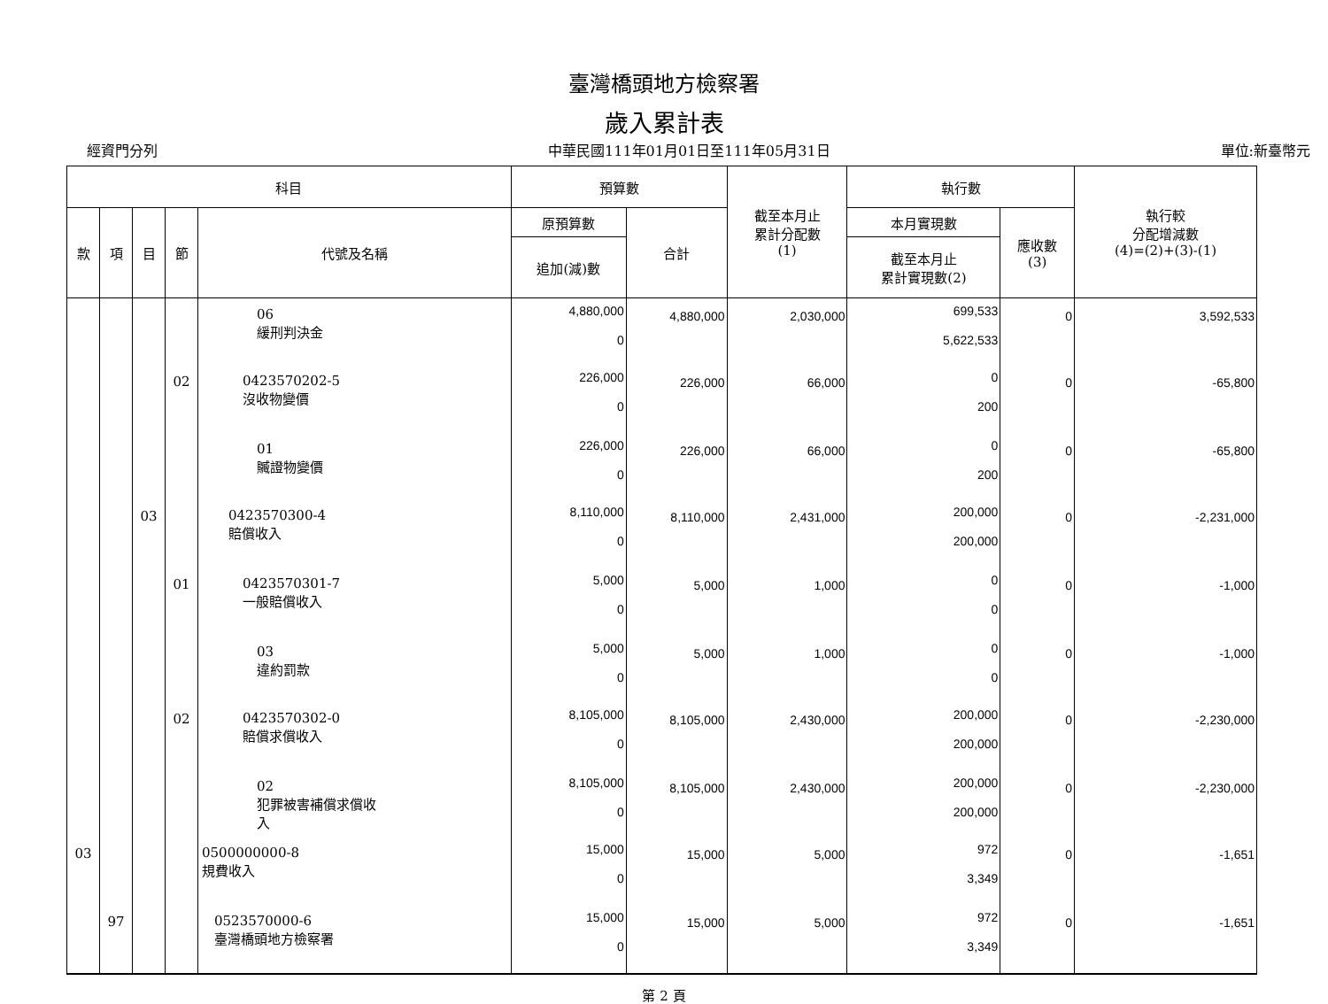臺灣橋頭地方檢察署
歲入累計表
經資門分列 中華民國111年01月01日至111年05月31日 單位:新臺幣元
| 科目 | | | | | 預算數 | | 截至本月止 累計分配數 (1) | 執行數 | | 執行較 分配增減數 (4)=(2)+(3)-(1) |
| --- | --- | --- | --- | --- | --- | --- | --- | --- | --- | --- |
| 款 | 項 | 目 | 節 | 代號及名稱 | 原預算數 | 合計 | | 本月實現數 | 應收數 (3) | |
| | | | | | 追加(減)數 | | | 截至本月止 累計實現數(2) | | |
| | | | | 06 緩刑判決金 | 4,880,000 0 | 4,880,000 | 2,030,000 | 699,533 5,622,533 | 0 | 3,592,533 |
| | | | 02 | 0423570202-5 沒收物變價 | 226,000 0 | 226,000 | 66,000 | 0 200 | 0 | -65,800 |
| | | | | 01 贓證物變價 | 226,000 0 | 226,000 | 66,000 | 0 200 | 0 | -65,800 |
| | | 03 | | 0423570300-4 賠償收入 | 8,110,000 0 | 8,110,000 | 2,431,000 | 200,000 200,000 | 0 | -2,231,000 |
| | | | 01 | 0423570301-7 一般賠償收入 | 5,000 0 | 5,000 | 1,000 | 0 0 | 0 | -1,000 |
| | | | | 03 違約罰款 | 5,000 0 | 5,000 | 1,000 | 0 0 | 0 | -1,000 |
| | | | 02 | 0423570302-0 賠償求償收入 | 8,105,000 0 | 8,105,000 | 2,430,000 | 200,000 200,000 | 0 | -2,230,000 |
| | | | | 02 犯罪被害補償求償收 入 | 8,105,000 0 | 8,105,000 | 2,430,000 | 200,000 200,000 | 0 | -2,230,000 |
| 03 | | | | 0500000000-8 規費收入 | 15,000 0 | 15,000 | 5,000 | 972 3,349 | 0 | -1,651 |
| | 97 | | | 0523570000-6 臺灣橋頭地方檢察署 | 15,000 0 | 15,000 | 5,000 | 972 3,349 | 0 | -1,651 |
第 2 頁